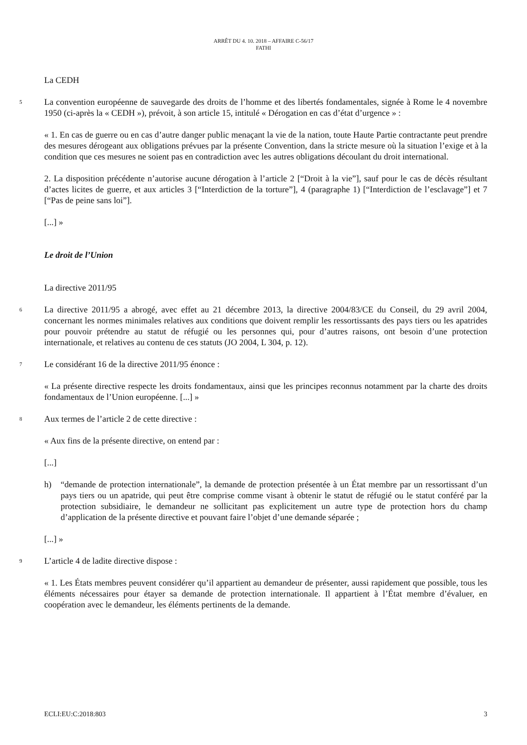ARRÊT DU 4. 10. 2018 – AFFAIRE C-56/17
FATHI
La CEDH
5
La convention européenne de sauvegarde des droits de l’homme et des libertés fondamentales, signée à Rome le 4 novembre 1950 (ci-après la « CEDH »), prévoit, à son article 15, intitulé « Dérogation en cas d’état d’urgence » :
« 1. En cas de guerre ou en cas d’autre danger public menaçant la vie de la nation, toute Haute Partie contractante peut prendre des mesures dérogeant aux obligations prévues par la présente Convention, dans la stricte mesure où la situation l’exige et à la condition que ces mesures ne soient pas en contradiction avec les autres obligations découlant du droit international.
2. La disposition précédente n’autorise aucune dérogation à l’article 2 [“Droit à la vie”], sauf pour le cas de décès résultant d’actes licites de guerre, et aux articles 3 [“Interdiction de la torture”], 4 (paragraphe 1) [“Interdiction de l’esclavage”] et 7 [“Pas de peine sans loi”].
[...] »
Le droit de l’Union
La directive 2011/95
6
La directive 2011/95 a abrogé, avec effet au 21 décembre 2013, la directive 2004/83/CE du Conseil, du 29 avril 2004, concernant les normes minimales relatives aux conditions que doivent remplir les ressortissants des pays tiers ou les apatrides pour pouvoir prétendre au statut de réfugié ou les personnes qui, pour d’autres raisons, ont besoin d’une protection internationale, et relatives au contenu de ces statuts (JO 2004, L 304, p. 12).
7
Le considérant 16 de la directive 2011/95 énonce :
« La présente directive respecte les droits fondamentaux, ainsi que les principes reconnus notamment par la charte des droits fondamentaux de l’Union européenne. [...] »
8
Aux termes de l’article 2 de cette directive :
« Aux fins de la présente directive, on entend par :
[...]
h) “demande de protection internationale”, la demande de protection présentée à un État membre par un ressortissant d’un pays tiers ou un apatride, qui peut être comprise comme visant à obtenir le statut de réfugié ou le statut conféré par la protection subsidiaire, le demandeur ne sollicitant pas explicitement un autre type de protection hors du champ d’application de la présente directive et pouvant faire l’objet d’une demande séparée ;
[...] »
9
L’article 4 de ladite directive dispose :
« 1. Les États membres peuvent considérer qu’il appartient au demandeur de présenter, aussi rapidement que possible, tous les éléments nécessaires pour étayer sa demande de protection internationale. Il appartient à l’État membre d’évaluer, en coopération avec le demandeur, les éléments pertinents de la demande.
ECLI:EU:C:2018:803 3